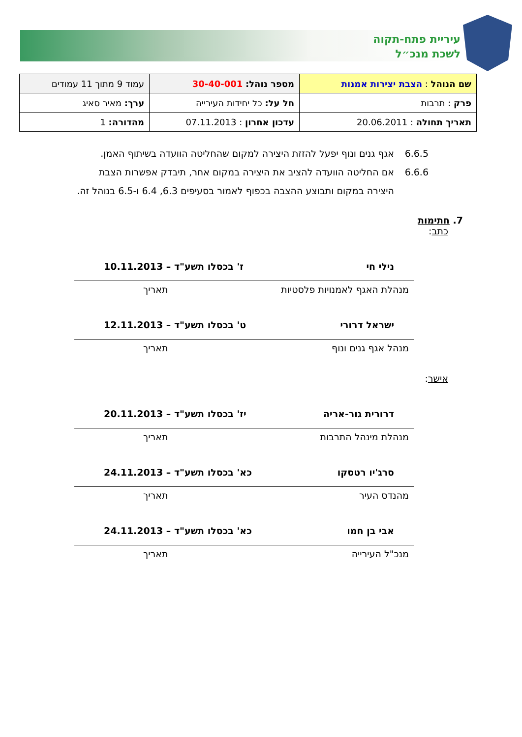עיריית פתח-תקוה
לשכת מנכ״ל
| שם הנוהל : הצבת יצירות אמנות | מספר נוהל: 30-40-001 | עמוד 9 מתוך 11 עמודים |
| פרק : תרבות | חל על: כל יחידות העירייה | ערך: מאיר סאיג |
| תאריך תחולה : 20.06.2011 | עדכון אחרון : 07.11.2013 | מהדורה: 1 |
6.6.5 אגף גנים ונוף יפעל להזזת היצירה למקום שהחליטה הוועדה בשיתוף האמן.
6.6.6 אם החליטה הוועדה להציב את היצירה במקום אחר, תיבדק אפשרות הצבת היצירה במקום ותבוצע ההצבה בכפוף לאמור בסעיפים 6.3, 6.4 ו-6.5 בנוהל זה.
7. חתימות
כתב:
נילי חי ז' בכסלו תשע"ד – 10.11.2013
מנהלת האגף לאמנויות פלסטיות תאריך
ישראל דרורי ט' בכסלו תשע"ד – 12.11.2013
מנהל אגף גנים ונוף תאריך
אישר:
דרורית גור-אריה יז' בכסלו תשע"ד – 20.11.2013
מנהלת מינהל התרבות תאריך
סרג'יו רטסקו כא' בכסלו תשע"ד – 24.11.2013
מהנדס העיר תאריך
אבי בן חמו כא' בכסלו תשע"ד – 24.11.2013
מנכ"ל העירייה תאריך